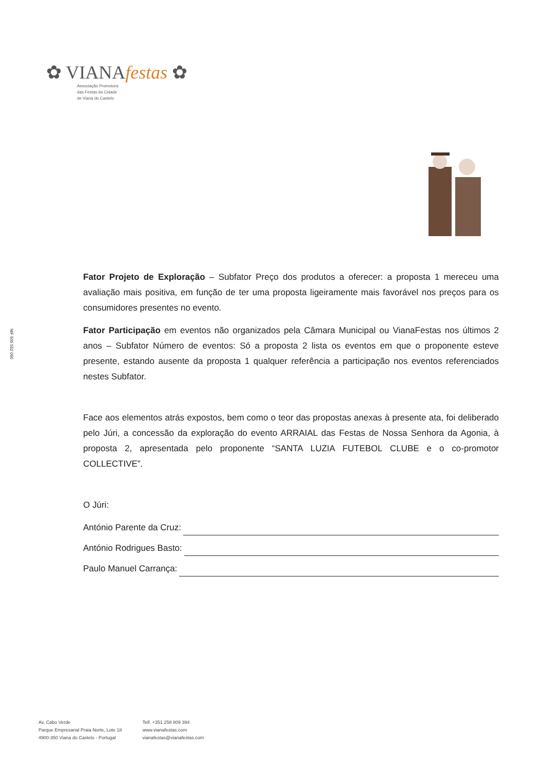✿ VIANAfestas ✿
Associação Promotora
das Festas da Cidade
de Viana do Castelo
NIF 505 552 060
Fator Projeto de Exploração – Subfator Preço dos produtos a oferecer: a proposta 1 mereceu uma avaliação mais positiva, em função de ter uma proposta ligeiramente mais favorável nos preços para os consumidores presentes no evento.
Fator Participação em eventos não organizados pela Câmara Municipal ou VianaFestas nos últimos 2 anos – Subfator Número de eventos: Só a proposta 2 lista os eventos em que o proponente esteve presente, estando ausente da proposta 1 qualquer referência a participação nos eventos referenciados nestes Subfator.
Face aos elementos atrás expostos, bem como o teor das propostas anexas à presente ata, foi deliberado pelo Júri, a concessão da exploração do evento ARRAIAL das Festas de Nossa Senhora da Agonia, à proposta 2, apresentada pelo proponente “SANTA LUZIA FUTEBOL CLUBE e o co-promotor COLLECTIVE”.
O Júri:
António Parente da Cruz:
António Rodrigues Basto:
Paulo Manuel Carrança:
Av. Cabo Verde
Parque Empresarial Praia Norte, Lote 18
4900-350 Viana do Castelo - Portugal
Telf. +351 258 809 394
www.vianafestas.com
vianafestas@vianafestas.com